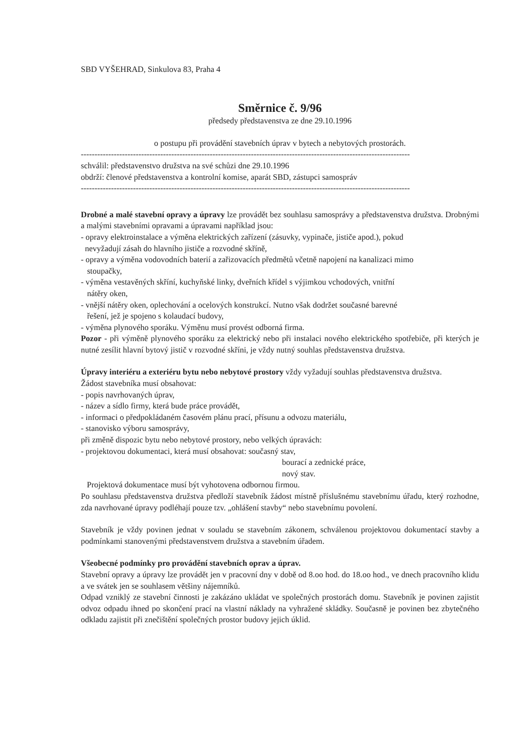SBD VYŠEHRAD, Sinkulova 83, Praha 4
Směrnice č. 9/96
předsedy představenstva ze dne 29.10.1996
o postupu při provádění stavebních úprav v bytech a nebytových prostorách.
------------------------------------------------------------------------------------------------------------------------
schválil: představenstvo družstva na své schůzi dne 29.10.1996
obdrží: členové představenstva a kontrolní komise, aparát SBD, zástupci samospráv
------------------------------------------------------------------------------------------------------------------------
Drobné a malé stavební opravy a úpravy lze provádět bez souhlasu samosprávy a představenstva družstva. Drobnými a malými stavebními opravami a úpravami například jsou:
- opravy elektroinstalace a výměna elektrických zařízení (zásuvky, vypinače, jističe apod.), pokud
nevyžadují zásah do hlavního jističe a rozvodné skříně,
- opravy a výměna vodovodních baterií a zařizovacích předmětů včetně napojení na kanalizaci mimo
stoupačky,
- výměna vestavěných skříní, kuchyňské linky, dveřních křídel s výjimkou vchodových, vnitřní
nátěry oken,
- vnější nátěry oken, oplechování a ocelových konstrukcí. Nutno však dodržet současné barevné
řešení, jež je spojeno s kolaudací budovy,
- výměna plynového sporáku. Výměnu musí provést odborná firma.
Pozor - při výměně plynového sporáku za elektrický nebo při instalaci nového elektrického spotřebiče, při kterých je nutné zesílit hlavní bytový jistič v rozvodné skříni, je vždy nutný souhlas představenstva družstva.
Úpravy interiéru a exteriéru bytu nebo nebytové prostory vždy vyžadují souhlas představenstva družstva.
Žádost stavebníka musí obsahovat:
- popis navrhovaných úprav,
- název a sídlo firmy, která bude práce provádět,
- informaci o předpokládaném časovém plánu prací, přísunu a odvozu materiálu,
- stanovisko výboru samosprávy,
při změně dispozic bytu nebo nebytové prostory, nebo velkých úpravách:
- projektovou dokumentaci, která musí obsahovat: současný stav,
bourací a zednické práce,
nový stav.
Projektová dokumentace musí být vyhotovena odbornou firmou.
Po souhlasu představenstva družstva předloží stavebník žádost místně příslušnému stavebnímu úřadu, který rozhodne, zda navrhované úpravy podléhají pouze tzv. „ohlášení stavby“ nebo stavebnímu povolení.
Stavebník je vždy povinen jednat v souladu se stavebním zákonem, schválenou projektovou dokumentací stavby a podmínkami stanovenými představenstvem družstva a stavebním úřadem.
Všeobecné podmínky pro provádění stavebních oprav a úprav.
Stavební opravy a úpravy lze provádět jen v pracovní dny v době od 8.oo hod. do 18.oo hod., ve dnech pracovního klidu a ve svátek jen se souhlasem většiny nájemníků.
Odpad vzniklý ze stavební činnosti je zakázáno ukládat ve společných prostorách domu. Stavebník je povinen zajistit odvoz odpadu ihned po skončení prací na vlastní náklady na vyhražené skládky. Současně je povinen bez zbytečného odkladu zajistit při znečištění společných prostor budovy jejich úklid.